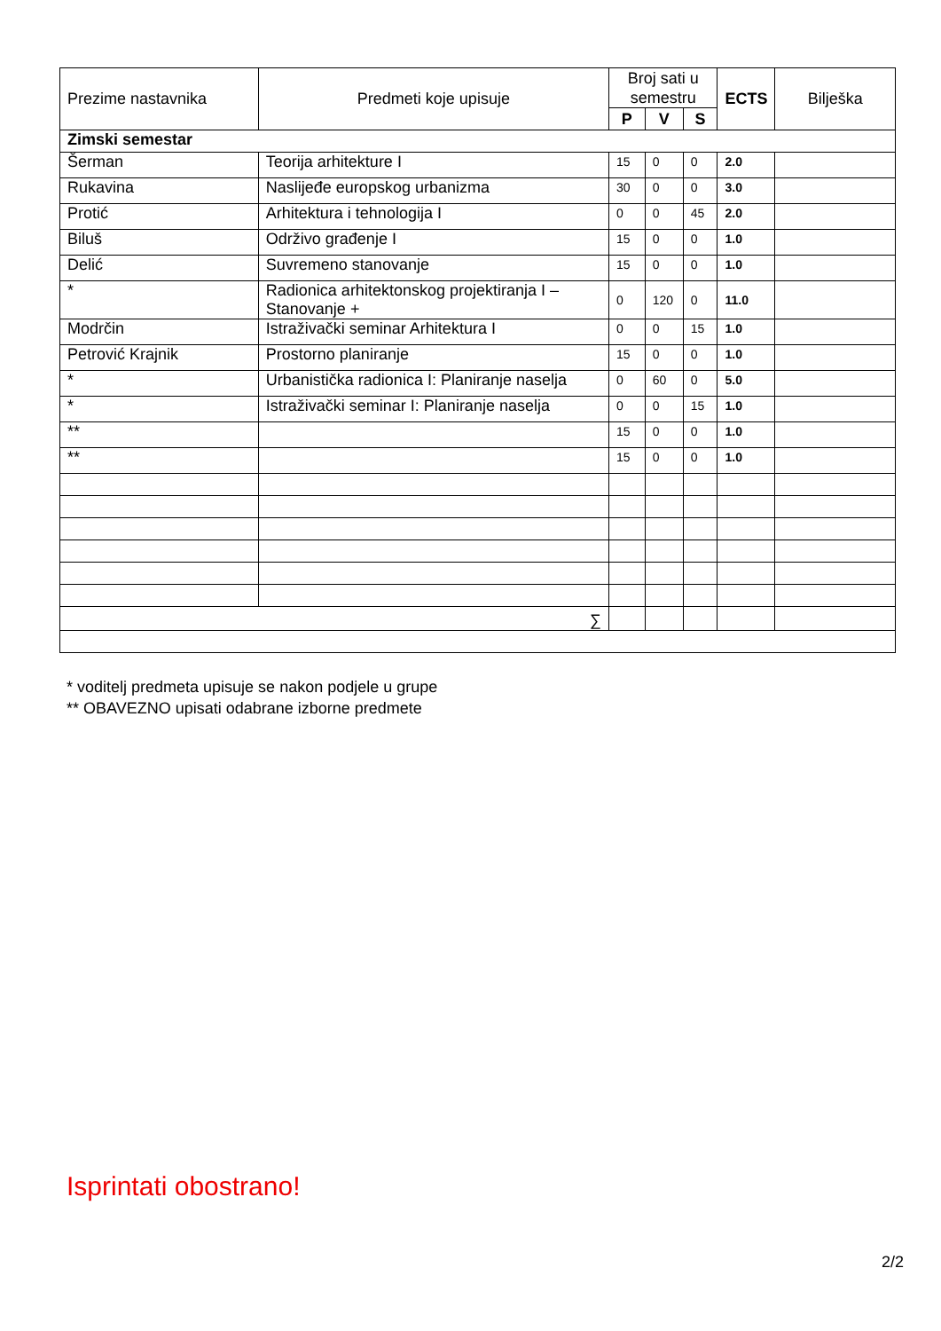| Prezime nastavnika | Predmeti koje upisuje | Broj sati u semestru | | | ECTS | Bilješka |
| --- | --- | --- | --- | --- | --- | --- |
| | | P | V | S | | |
| Zimski semestar | | | | | | |
| Šerman | Teorija arhitekture I | 15 | 0 | 0 | 2.0 | |
| Rukavina | Naslijeđe europskog urbanizma | 30 | 0 | 0 | 3.0 | |
| Protić | Arhitektura i tehnologija I | 0 | 0 | 45 | 2.0 | |
| Biluš | Održivo građenje I | 15 | 0 | 0 | 1.0 | |
| Delić | Suvremeno stanovanje | 15 | 0 | 0 | 1.0 | |
| * | Radionica arhitektonskog projektiranja I – Stanovanje + | 0 | 120 | 0 | 11.0 | |
| Modrčin | Istraživački seminar Arhitektura I | 0 | 0 | 15 | 1.0 | |
| Petrović Krajnik | Prostorno planiranje | 15 | 0 | 0 | 1.0 | |
| * | Urbanistička radionica I: Planiranje naselja | 0 | 60 | 0 | 5.0 | |
| * | Istraživački seminar I: Planiranje naselja | 0 | 0 | 15 | 1.0 | |
| ** | | 15 | 0 | 0 | 1.0 | |
| ** | | 15 | 0 | 0 | 1.0 | |
| ∑ | | | | | | |
* voditelj predmeta upisuje se nakon podjele u grupe
** OBAVEZNO upisati odabrane izborne predmete
Isprintati obostrano!
2/2